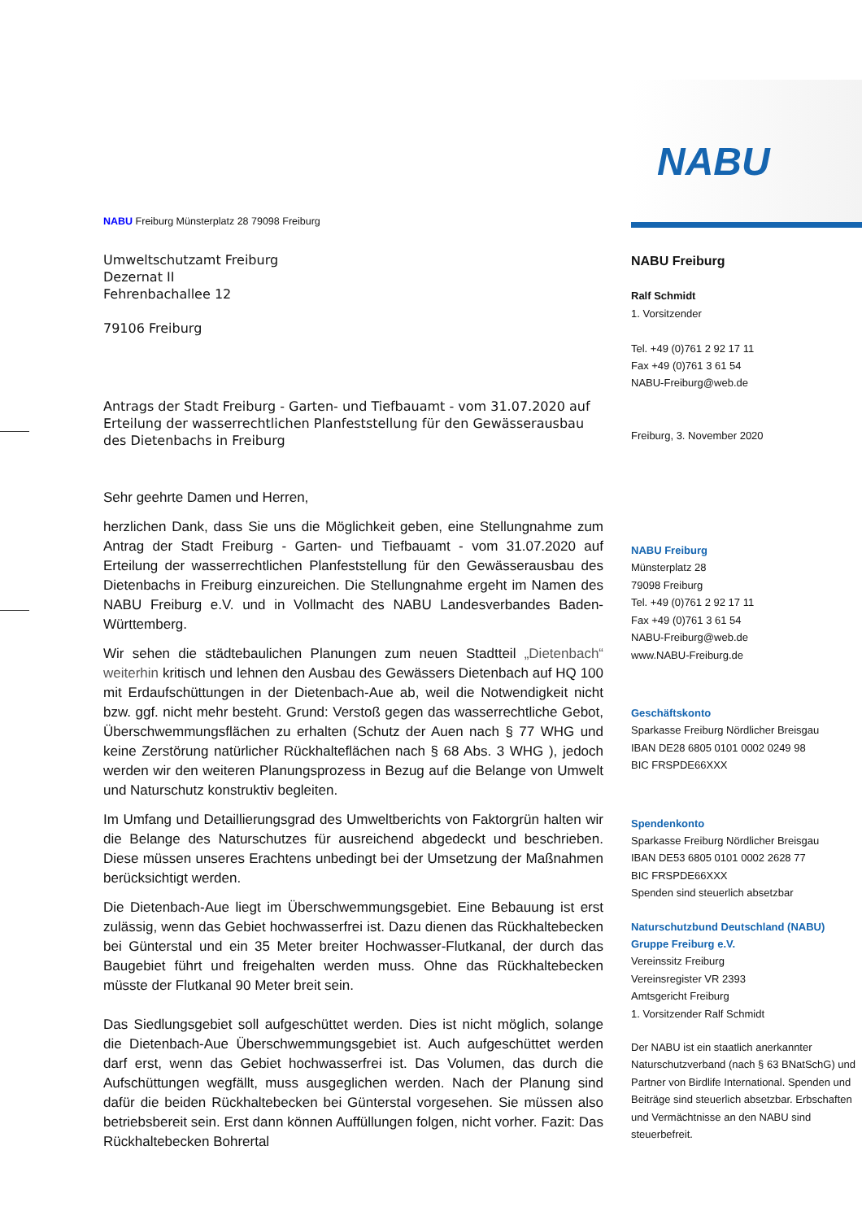NABU Freiburg Münsterplatz 28 79098 Freiburg
Umweltschutzamt Freiburg
Dezernat II
Fehrenbachallee 12
79106 Freiburg
Antrags der Stadt Freiburg - Garten- und Tiefbauamt - vom 31.07.2020 auf Erteilung der wasserrechtlichen Planfeststellung für den Gewässerausbau des Dietenbachs in Freiburg
Sehr geehrte Damen und Herren,
herzlichen Dank, dass Sie uns die Möglichkeit geben, eine Stellungnahme zum Antrag der Stadt Freiburg - Garten- und Tiefbauamt - vom 31.07.2020 auf Erteilung der wasserrechtlichen Planfeststellung für den Gewässerausbau des Dietenbachs in Freiburg einzureichen. Die Stellungnahme ergeht im Namen des NABU Freiburg e.V. und in Vollmacht des NABU Landesverbandes Baden-Württemberg.
Wir sehen die städtebaulichen Planungen zum neuen Stadtteil „Dietenbach“ weiterhin kritisch und lehnen den Ausbau des Gewässers Dietenbach auf HQ 100 mit Erdaufschüttungen in der Dietenbach-Aue ab, weil die Notwendigkeit nicht bzw. ggf. nicht mehr besteht. Grund: Verstoß gegen das wasserrechtliche Gebot, Überschwemmungsflächen zu erhalten (Schutz der Auen nach § 77 WHG und keine Zerstörung natürlicher Rückhalteflächen nach § 68 Abs. 3 WHG ), jedoch werden wir den weiteren Planungsprozess in Bezug auf die Belange von Umwelt und Naturschutz konstruktiv begleiten.
Im Umfang und Detaillierungsgrad des Umweltberichts von Faktorgrün halten wir die Belange des Naturschutzes für ausreichend abgedeckt und beschrieben. Diese müssen unseres Erachtens unbedingt bei der Umsetzung der Maßnahmen berücksichtigt werden.
Die Dietenbach-Aue liegt im Überschwemmungsgebiet. Eine Bebauung ist erst zulässig, wenn das Gebiet hochwasserfrei ist. Dazu dienen das Rückhaltebecken bei Günterstal und ein 35 Meter breiter Hochwasser-Flutkanal, der durch das Baugebiet führt und freigehalten werden muss. Ohne das Rückhaltebecken müsste der Flutkanal 90 Meter breit sein.
Das Siedlungsgebiet soll aufgeschüttet werden. Dies ist nicht möglich, solange die Dietenbach-Aue Überschwemmungsgebiet ist. Auch aufgeschüttet werden darf erst, wenn das Gebiet hochwasserfrei ist. Das Volumen, das durch die Aufschüttungen wegfällt, muss ausgeglichen werden. Nach der Planung sind dafür die beiden Rückhaltebecken bei Günterstal vorgesehen. Sie müssen also betriebsbereit sein. Erst dann können Auffüllungen folgen, nicht vorher. Fazit: Das Rückhaltebecken Bohrertal
NABU
NABU Freiburg
Ralf Schmidt
1. Vorsitzender
Tel. +49 (0)761 2 92 17 11
Fax +49 (0)761 3 61 54
NABU-Freiburg@web.de
Freiburg, 3. November 2020
NABU Freiburg
Münsterplatz 28
79098 Freiburg
Tel. +49 (0)761 2 92 17 11
Fax +49 (0)761 3 61 54
NABU-Freiburg@web.de
www.NABU-Freiburg.de
Geschäftskonto
Sparkasse Freiburg Nördlicher Breisgau
IBAN DE28 6805 0101 0002 0249 98
BIC FRSPDE66XXX
Spendenkonto
Sparkasse Freiburg Nördlicher Breisgau
IBAN DE53 6805 0101 0002 2628 77
BIC FRSPDE66XXX
Spenden sind steuerlich absetzbar
Naturschutzbund Deutschland (NABU) Gruppe Freiburg e.V.
Vereinssitz Freiburg
Vereinsregister VR 2393
Amtsgericht Freiburg
1. Vorsitzender Ralf Schmidt
Der NABU ist ein staatlich anerkannter Naturschutzverband (nach § 63 BNatSchG) und Partner von Birdlife International. Spenden und Beiträge sind steuerlich absetzbar. Erbschaften und Vermächtnisse an den NABU sind steuerbefreit.